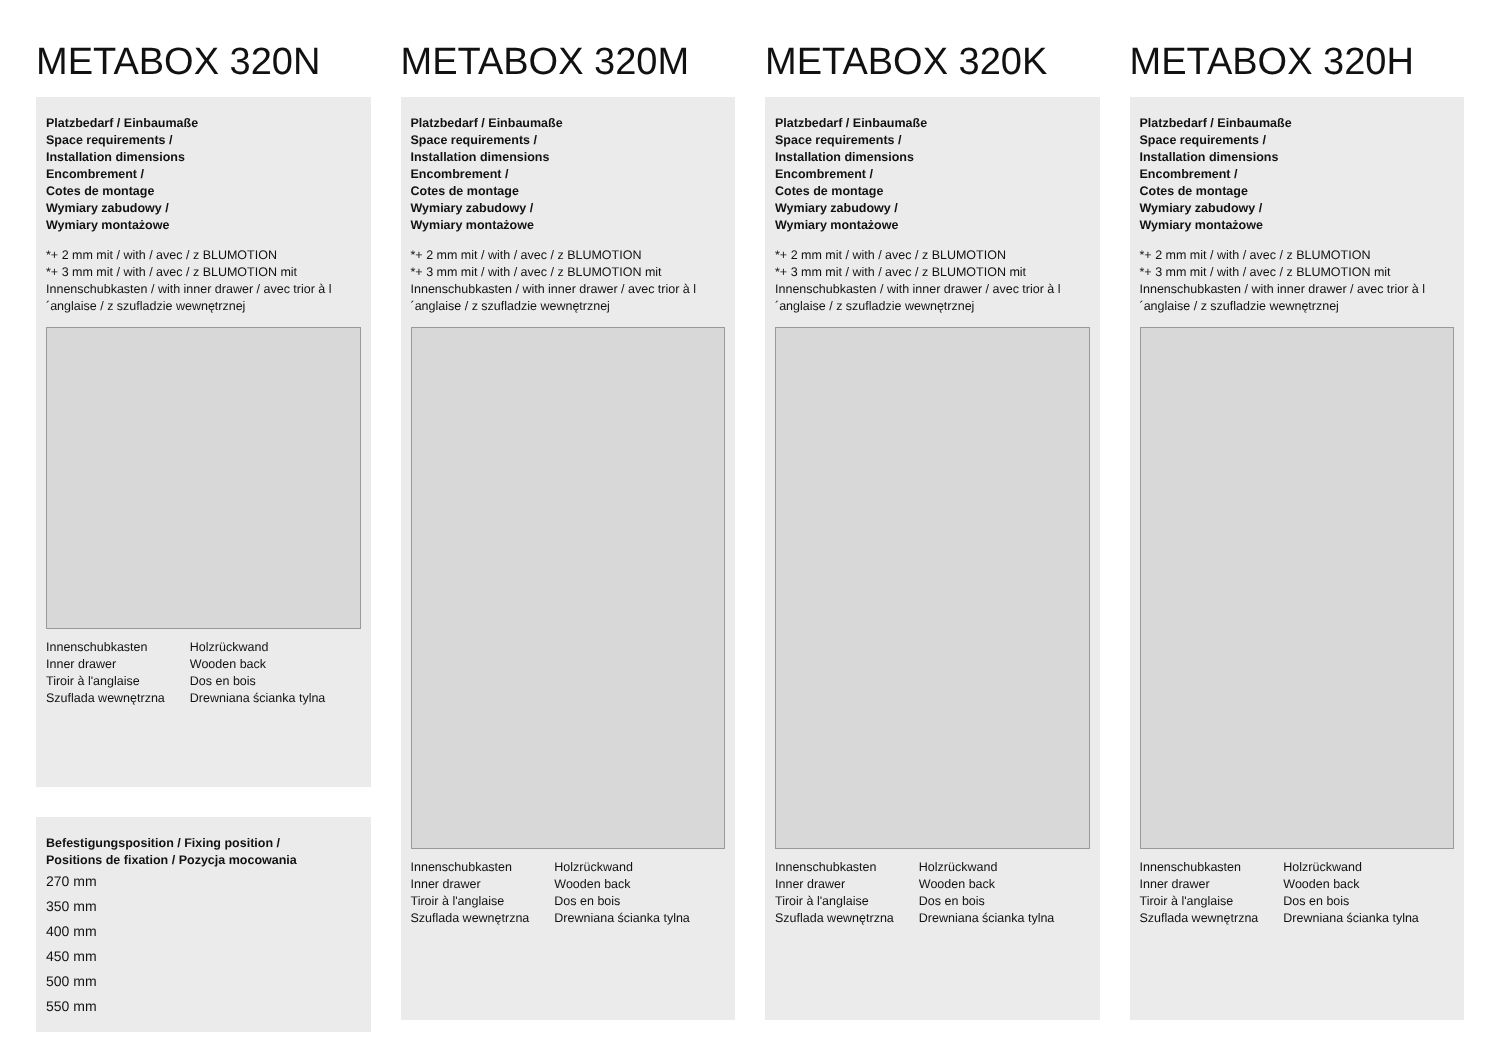METABOX 320N
Platzbedarf / Einbaumaße
Space requirements /
Installation dimensions
Encombrement /
Cotes de montage
Wymiary zabudowy /
Wymiary montażowe
*+ 2 mm mit / with / avec / z BLUMOTION
*+ 3 mm mit / with / avec / z BLUMOTION mit Innenschubkasten / with inner drawer / avec trior à l´anglaise / z szufladzie wewnętrznej
Innenschubkasten
Inner drawer
Tiroir à l'anglaise
Szuflada wewnętrzna
Holzrückwand
Wooden back
Dos en bois
Drewniana ścianka tylna
Befestigungsposition / Fixing position /
Positions de fixation / Pozycja mocowania
270 mm
350 mm
400 mm
450 mm
500 mm
550 mm
METABOX 320M
Platzbedarf / Einbaumaße
Space requirements /
Installation dimensions
Encombrement /
Cotes de montage
Wymiary zabudowy /
Wymiary montażowe
*+ 2 mm mit / with / avec / z BLUMOTION
*+ 3 mm mit / with / avec / z BLUMOTION mit Innenschubkasten / with inner drawer / avec trior à l´anglaise / z szufladzie wewnętrznej
Innenschubkasten
Inner drawer
Tiroir à l'anglaise
Szuflada wewnętrzna
Holzrückwand
Wooden back
Dos en bois
Drewniana ścianka tylna
METABOX 320K
Platzbedarf / Einbaumaße
Space requirements /
Installation dimensions
Encombrement /
Cotes de montage
Wymiary zabudowy /
Wymiary montażowe
*+ 2 mm mit / with / avec / z BLUMOTION
*+ 3 mm mit / with / avec / z BLUMOTION mit Innenschubkasten / with inner drawer / avec trior à l´anglaise / z szufladzie wewnętrznej
Innenschubkasten
Inner drawer
Tiroir à l'anglaise
Szuflada wewnętrzna
Holzrückwand
Wooden back
Dos en bois
Drewniana ścianka tylna
METABOX 320H
Platzbedarf / Einbaumaße
Space requirements /
Installation dimensions
Encombrement /
Cotes de montage
Wymiary zabudowy /
Wymiary montażowe
*+ 2 mm mit / with / avec / z BLUMOTION
*+ 3 mm mit / with / avec / z BLUMOTION mit Innenschubkasten / with inner drawer / avec trior à l´anglaise / z szufladzie wewnętrznej
Innenschubkasten
Inner drawer
Tiroir à l'anglaise
Szuflada wewnętrzna
Holzrückwand
Wooden back
Dos en bois
Drewniana ścianka tylna